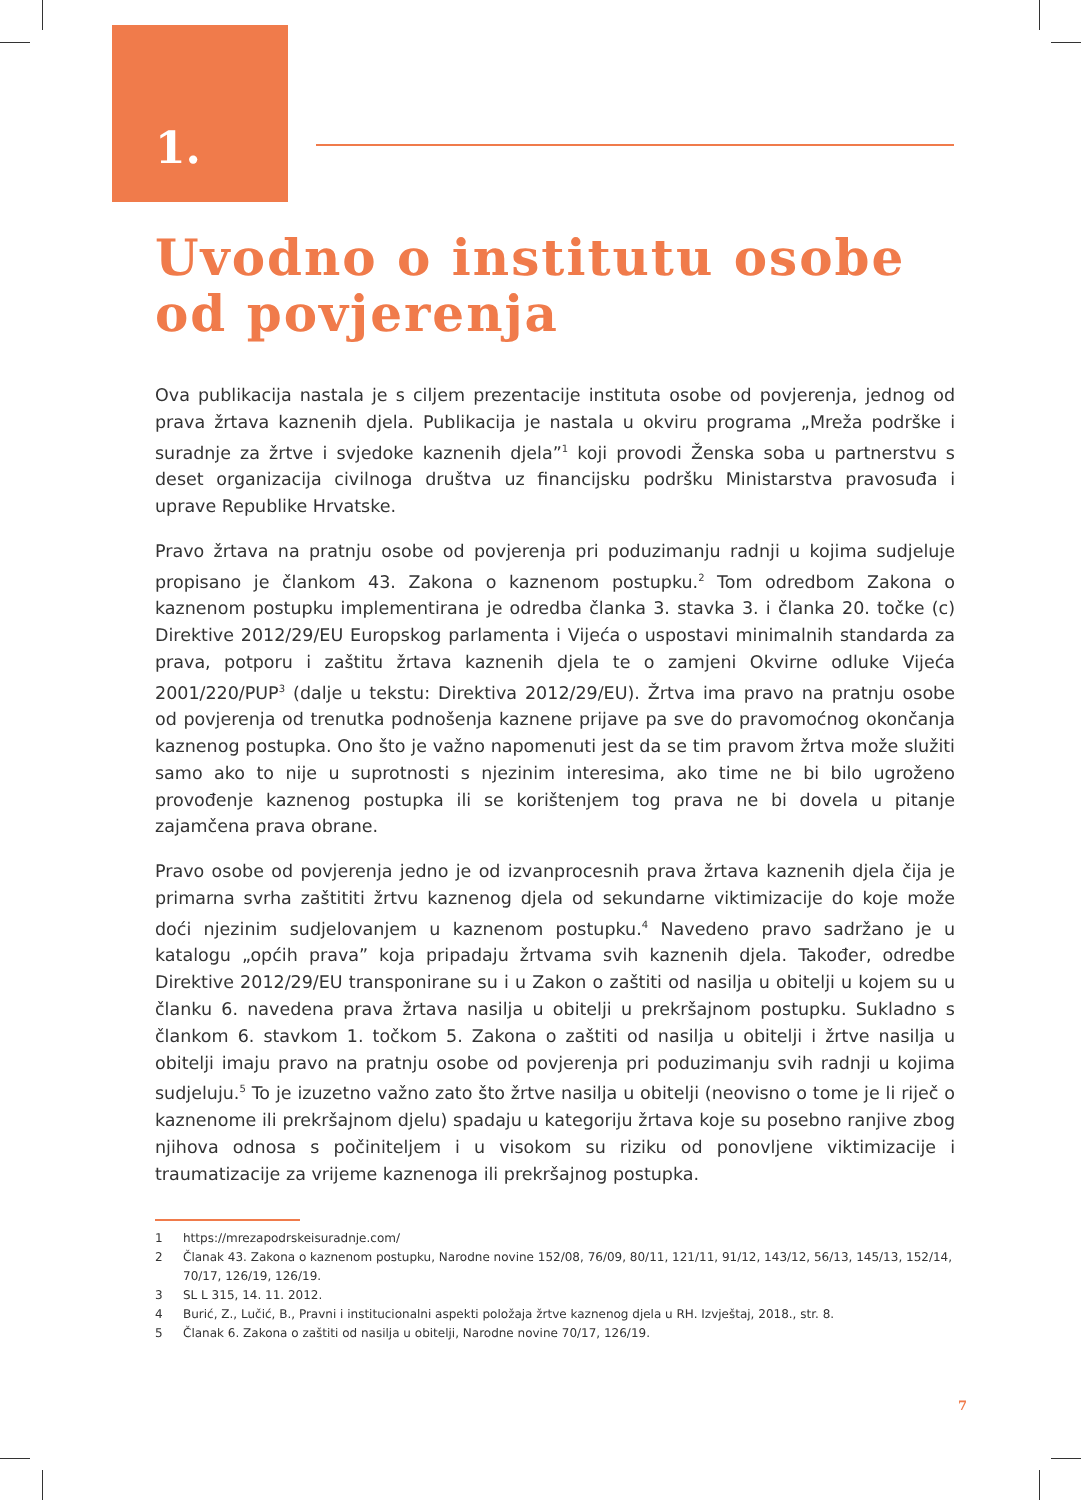1.
Uvodno o institutu osobe od povjerenja
Ova publikacija nastala je s ciljem prezentacije instituta osobe od povjerenja, jednog od prava žrtava kaznenih djela. Publikacija je nastala u okviru programa „Mreža podrške i suradnje za žrtve i svjedoke kaznenih djela”<sup>1</sup> koji provodi Ženska soba u partnerstvu s deset organizacija civilnoga društva uz financijsku podršku Ministarstva pravosuđa i uprave Republike Hrvatske.
Pravo žrtava na pratnju osobe od povjerenja pri poduzimanju radnji u kojima sudjeluje propisano je člankom 43. Zakona o kaznenom postupku.<sup>2</sup> Tom odredbom Zakona o kaznenom postupku implementirana je odredba članka 3. stavka 3. i članka 20. točke (c) Direktive 2012/29/EU Europskog parlamenta i Vijeća o uspostavi minimalnih standarda za prava, potporu i zaštitu žrtava kaznenih djela te o zamjeni Okvirne odluke Vijeća 2001/220/PUP<sup>3</sup> (dalje u tekstu: Direktiva 2012/29/EU). Žrtva ima pravo na pratnju osobe od povjerenja od trenutka podnošenja kaznene prijave pa sve do pravomoćnog okončanja kaznenog postupka. Ono što je važno napomenuti jest da se tim pravom žrtva može služiti samo ako to nije u suprotnosti s njezinim interesima, ako time ne bi bilo ugroženo provođenje kaznenog postupka ili se korištenjem tog prava ne bi dovela u pitanje zajamčena prava obrane.
Pravo osobe od povjerenja jedno je od izvanprocesnih prava žrtava kaznenih djela čija je primarna svrha zaštititi žrtvu kaznenog djela od sekundarne viktimizacije do koje može doći njezinim sudjelovanjem u kaznenom postupku.<sup>4</sup> Navedeno pravo sadržano je u katalogu „općih prava” koja pripadaju žrtvama svih kaznenih djela. Također, odredbe Direktive 2012/29/EU transponirane su i u Zakon o zaštiti od nasilja u obitelji u kojem su u članku 6. navedena prava žrtava nasilja u obitelji u prekršajnom postupku. Sukladno s člankom 6. stavkom 1. točkom 5. Zakona o zaštiti od nasilja u obitelji i žrtve nasilja u obitelji imaju pravo na pratnju osobe od povjerenja pri poduzimanju svih radnji u kojima sudjeluju.<sup>5</sup> To je izuzetno važno zato što žrtve nasilja u obitelji (neovisno o tome je li riječ o kaznenome ili prekršajnom djelu) spadaju u kategoriju žrtava koje su posebno ranjive zbog njihova odnosa s počiniteljem i u visokom su riziku od ponovljene viktimizacije i traumatizacije za vrijeme kaznenoga ili prekršajnog postupka.
1 https://mrezapodrskeisuradnje.com/
2 Članak 43. Zakona o kaznenom postupku, Narodne novine 152/08, 76/09, 80/11, 121/11, 91/12, 143/12, 56/13, 145/13, 152/14, 70/17, 126/19, 126/19.
3 SL L 315, 14. 11. 2012.
4 Burić, Z., Lučić, B., Pravni i institucionalni aspekti položaja žrtve kaznenog djela u RH. Izvještaj, 2018., str. 8.
5 Članak 6. Zakona o zaštiti od nasilja u obitelji, Narodne novine 70/17, 126/19.
7